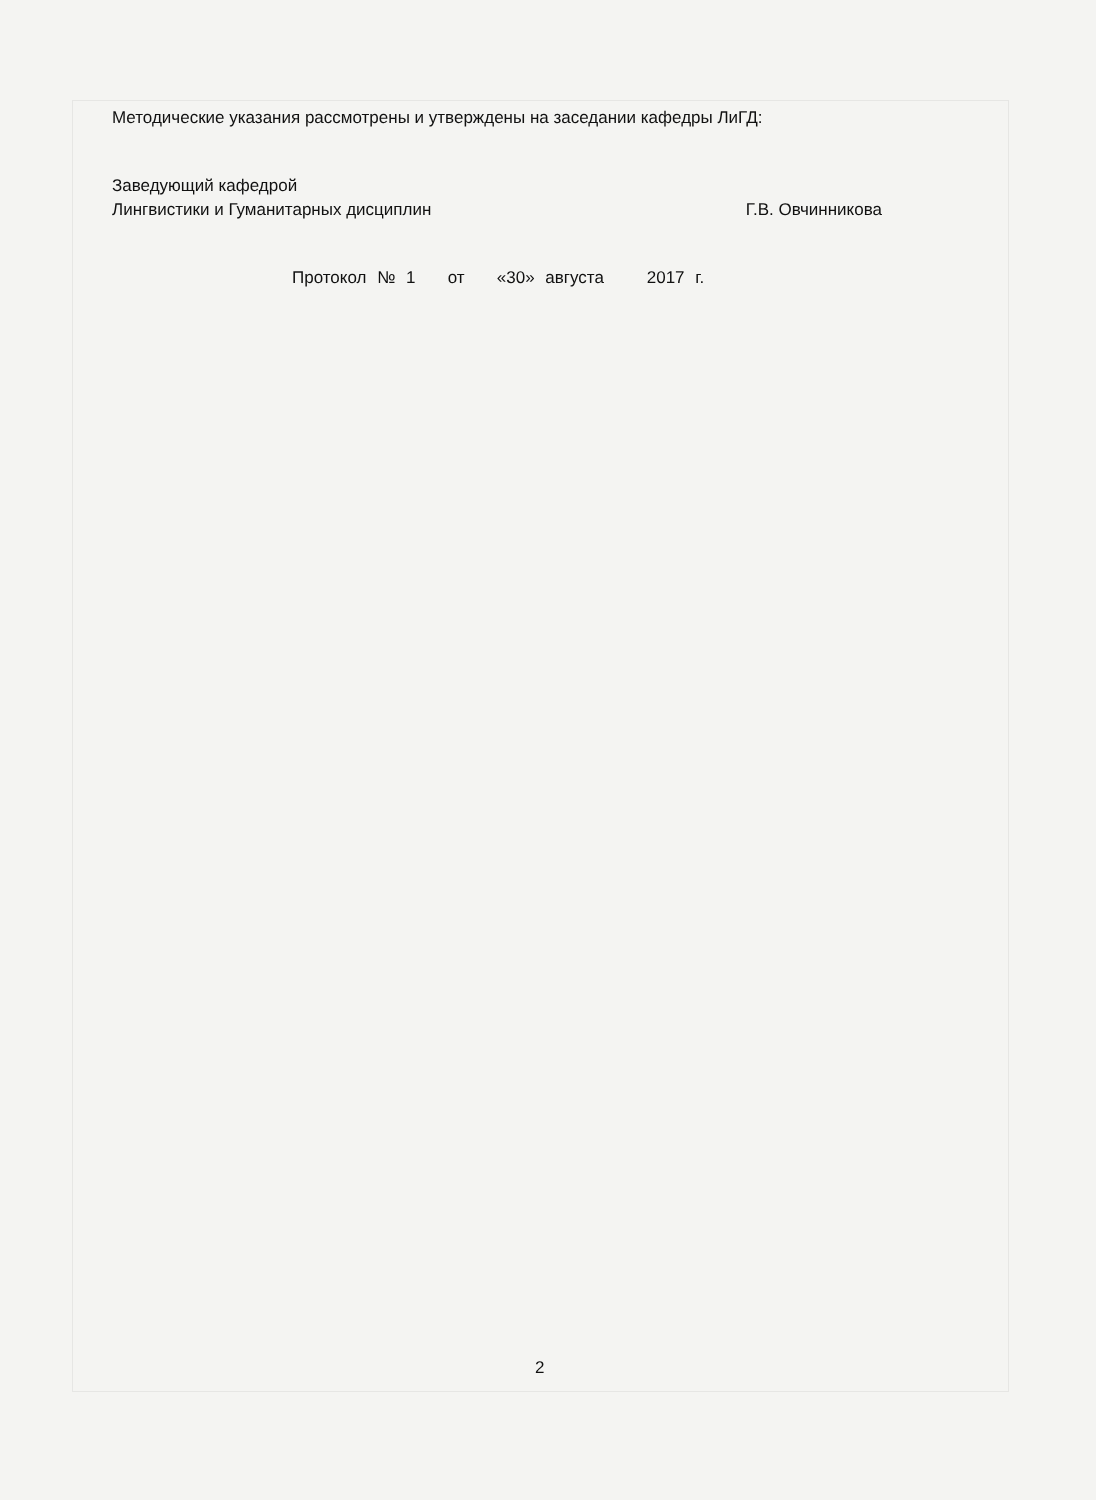Методические указания рассмотрены и утверждены на заседании кафедры ЛиГД:
Заведующий кафедрой
Лингвистики и Гуманитарных дисциплин Г.В. Овчинникова
Протокол № 1 от «30» августа 2017 г.
2